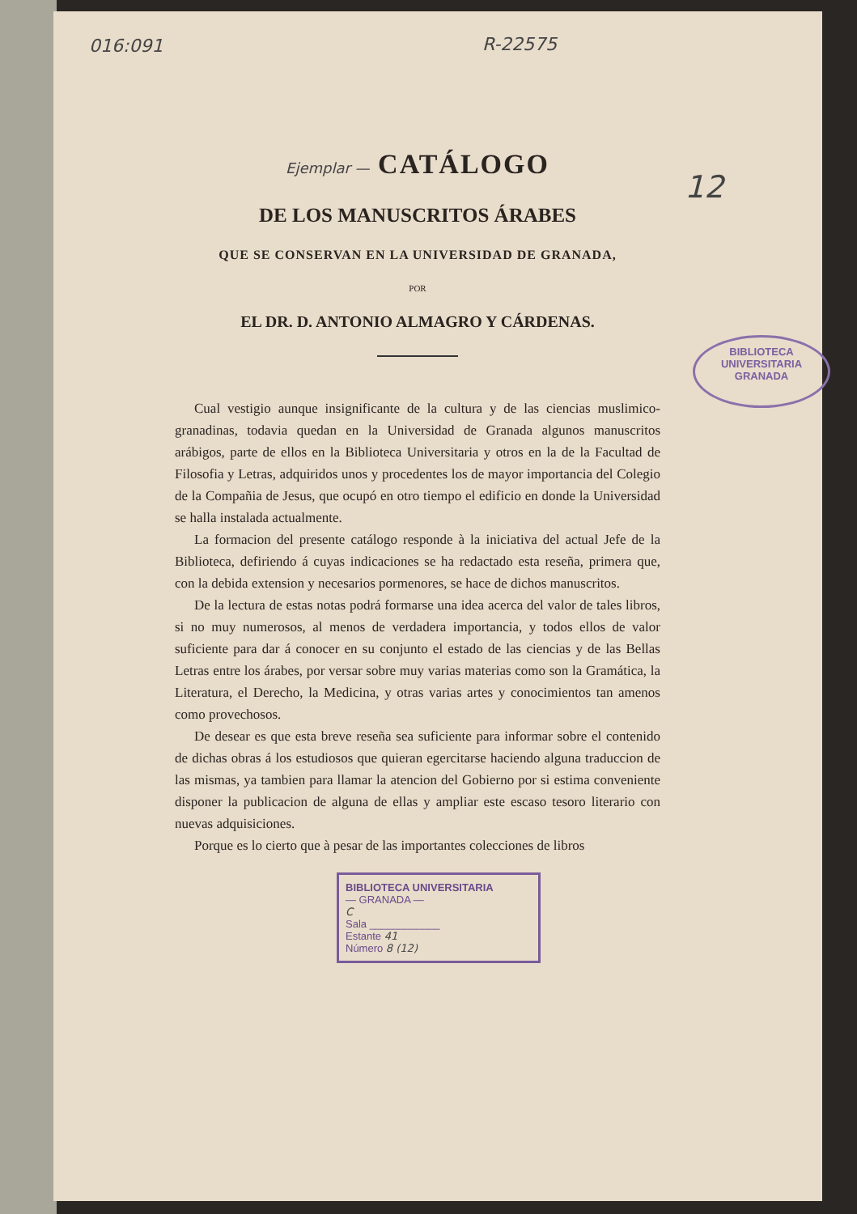016:091 R-22575
12
Ejemplar — CATÁLOGO
DE LOS MANUSCRITOS ÁRABES
QUE SE CONSERVAN EN LA UNIVERSIDAD DE GRANADA,
POR
EL DR. D. ANTONIO ALMAGRO Y CÁRDENAS.
Cual vestigio aunque insignificante de la cultura y de las ciencias muslimico-granadinas, todavia quedan en la Universidad de Granada algunos manuscritos arábigos, parte de ellos en la Biblioteca Universitaria y otros en la de la Facultad de Filosofia y Letras, adquiridos unos y procedentes los de mayor importancia del Colegio de la Compañia de Jesus, que ocupó en otro tiempo el edificio en donde la Universidad se halla instalada actualmente.
La formacion del presente catálogo responde à la iniciativa del actual Jefe de la Biblioteca, defiriendo á cuyas indicaciones se ha redactado esta reseña, primera que, con la debida extension y necesarios pormenores, se hace de dichos manuscritos.
De la lectura de estas notas podrá formarse una idea acerca del valor de tales libros, si no muy numerosos, al menos de verdadera importancia, y todos ellos de valor suficiente para dar á conocer en su conjunto el estado de las ciencias y de las Bellas Letras entre los árabes, por versar sobre muy varias materias como son la Gramática, la Literatura, el Derecho, la Medicina, y otras varias artes y conocimientos tan amenos como provechosos.
De desear es que esta breve reseña sea suficiente para informar sobre el contenido de dichas obras á los estudiosos que quieran egercitarse haciendo alguna traduccion de las mismas, ya tambien para llamar la atencion del Gobierno por si estima conveniente disponer la publicacion de alguna de ellas y ampliar este escaso tesoro literario con nuevas adquisiciones.
Porque es lo cierto que à pesar de las importantes colecciones de libros
BIBLIOTECA UNIVERSITARIA
— GRANADA —
C
Sala ____________
Estante 41
Número 8 (12)
BIBLIOTECA
UNIVERSITARIA
GRANADA